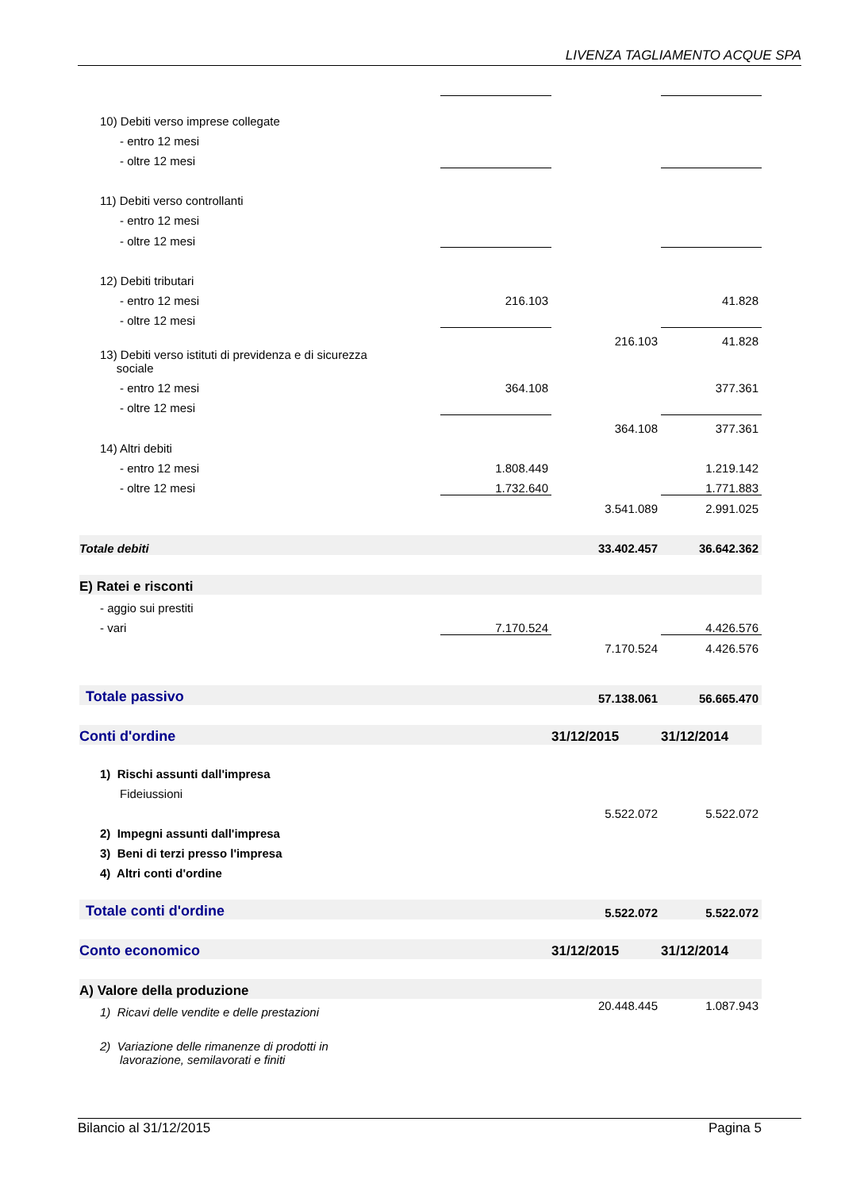LIVENZA TAGLIAMENTO ACQUE SPA
| 10) Debiti verso imprese collegate | | | |
| - entro 12 mesi | | | |
| - oltre 12 mesi | | | |
| 11) Debiti verso controllanti | | | |
| - entro 12 mesi | | | |
| - oltre 12 mesi | | | |
| 12) Debiti tributari | | | |
| - entro 12 mesi | 216.103 | | 41.828 |
| - oltre 12 mesi | | | |
| | | 216.103 | 41.828 |
| 13) Debiti verso istituti di previdenza e di sicurezza sociale | | | |
| - entro 12 mesi | 364.108 | | 377.361 |
| - oltre 12 mesi | | | |
| | | 364.108 | 377.361 |
| 14) Altri debiti | | | |
| - entro 12 mesi | 1.808.449 | | 1.219.142 |
| - oltre 12 mesi | 1.732.640 | | 1.771.883 |
| | | 3.541.089 | 2.991.025 |
| Totale debiti | | 33.402.457 | 36.642.362 |
| E) Ratei e risconti | | | |
| - aggio sui prestiti | | | |
| - vari | 7.170.524 | | 4.426.576 |
| | | 7.170.524 | 4.426.576 |
| Totale passivo | | 57.138.061 | 56.665.470 |
| Conti d'ordine | | 31/12/2015 | 31/12/2014 |
| 1) Rischi assunti dall'impresa | | | |
| Fideiussioni | | | |
| | | 5.522.072 | 5.522.072 |
| 2) Impegni assunti dall'impresa | | | |
| 3) Beni di terzi presso l'impresa | | | |
| 4) Altri conti d'ordine | | | |
| Totale conti d'ordine | | 5.522.072 | 5.522.072 |
| Conto economico | | 31/12/2015 | 31/12/2014 |
| A) Valore della produzione | | | |
| 1) Ricavi delle vendite e delle prestazioni | | 20.448.445 | 1.087.943 |
| 2) Variazione delle rimanenze di prodotti in lavorazione, semilavorati e finiti | | | |
Bilancio al 31/12/2015 Pagina 5